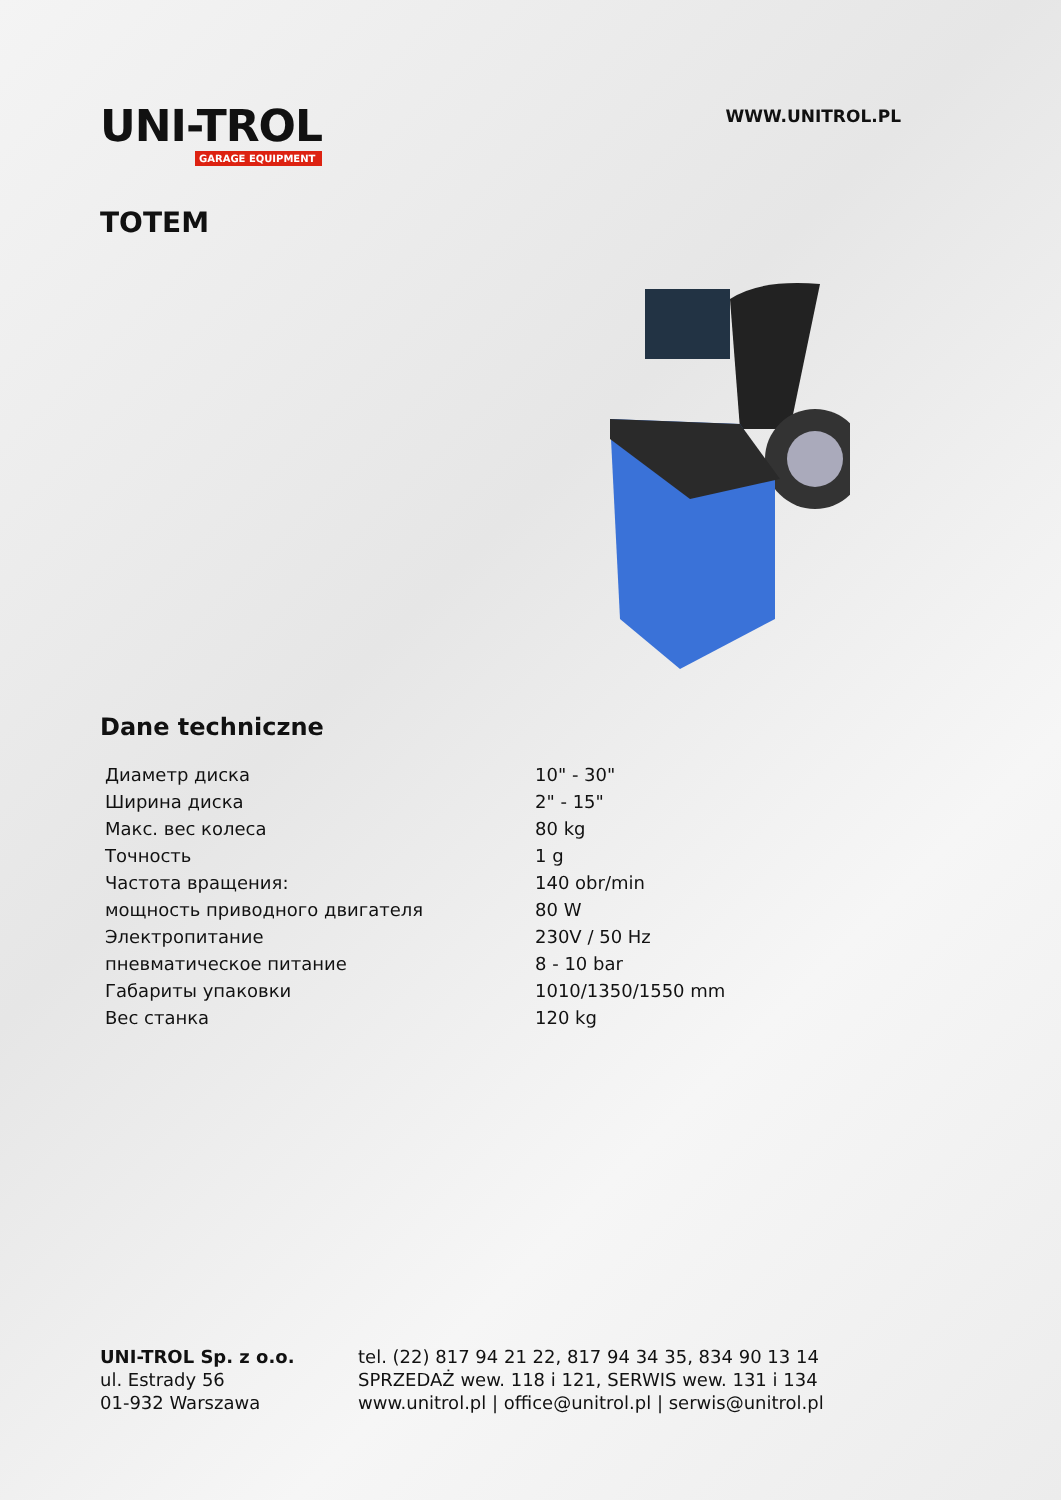UNI-TROL
GARAGE EQUIPMENT
WWW.UNITROL.PL
TOTEM
Dane techniczne
| Диаметр диска | 10" - 30" |
| Ширина диска | 2" - 15" |
| Макс. вес колеса | 80 kg |
| Точность | 1 g |
| Частота вращения: | 140 obr/min |
| мощность приводного двигателя | 80 W |
| Электропитание | 230V / 50 Hz |
| пневматическое питание | 8 - 10 bar |
| Габариты упаковки | 1010/1350/1550 mm |
| Вес станка | 120 kg |
UNI-TROL Sp. z o.o.
ul. Estrady 56
01-932 Warszawa
tel. (22) 817 94 21 22, 817 94 34 35, 834 90 13 14
SPRZEDAŻ wew. 118 i 121, SERWIS wew. 131 i 134
www.unitrol.pl | office@unitrol.pl | serwis@unitrol.pl